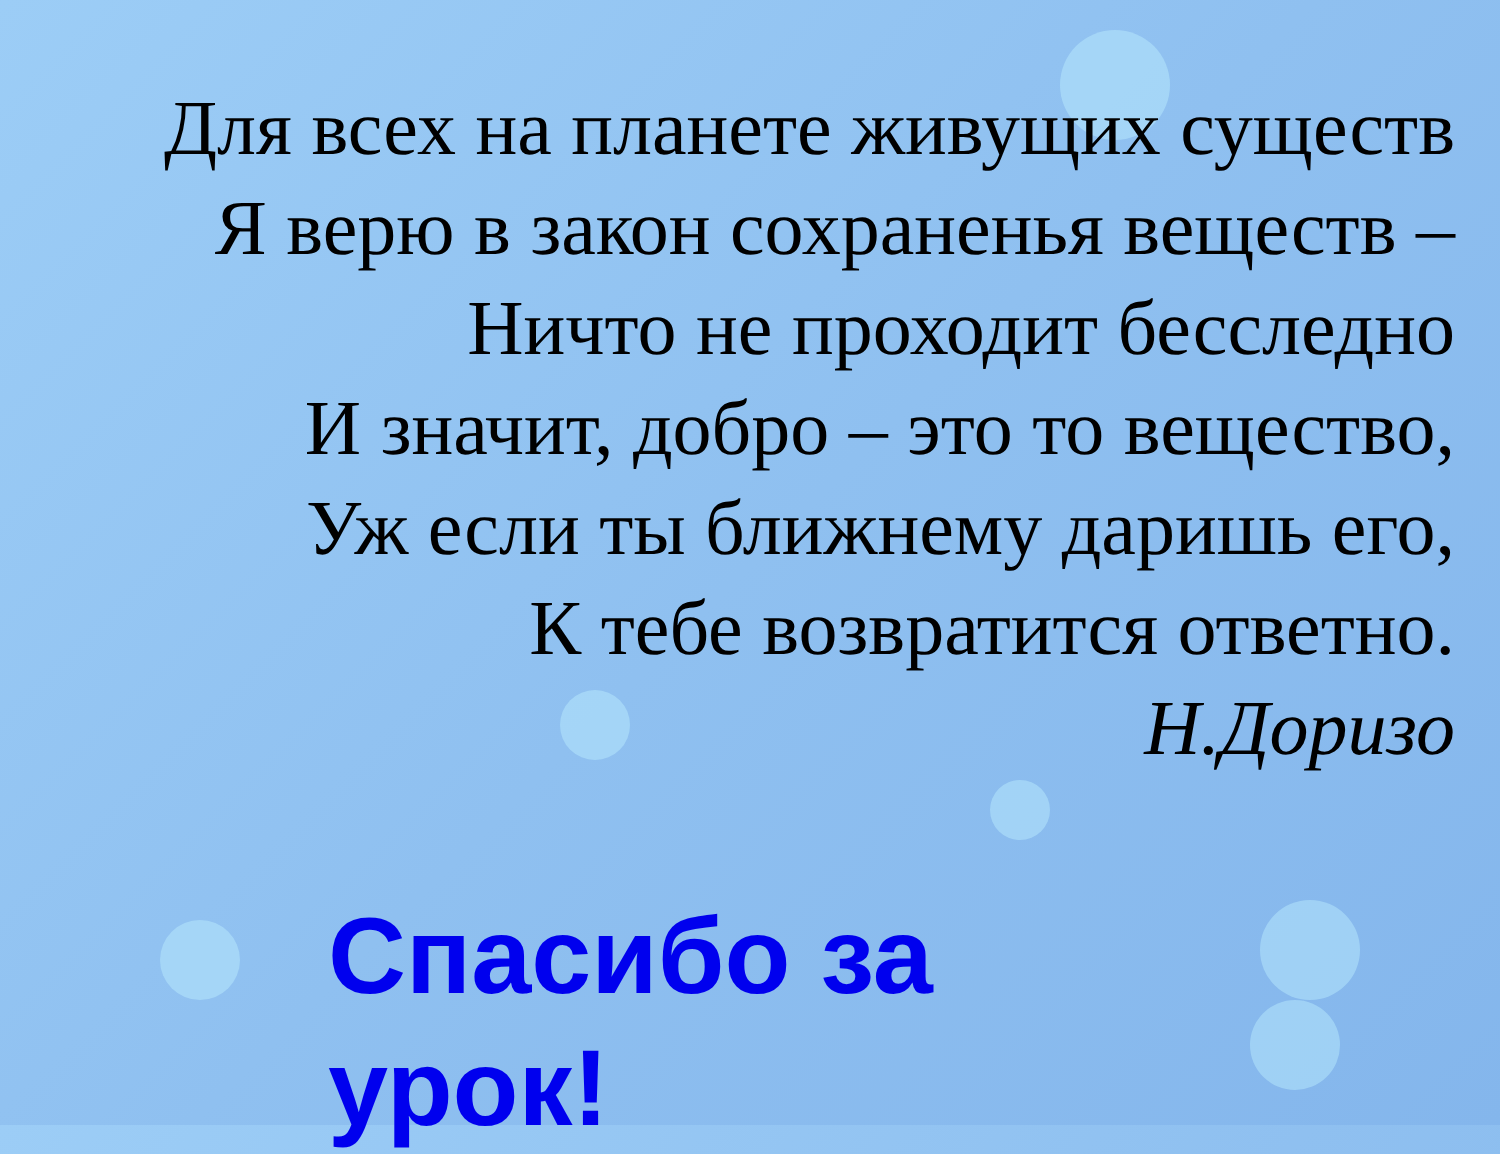Для всех на планете живущих существ
Я верю в закон сохраненья веществ –
Ничто не проходит бесследно
И значит, добро – это то вещество,
Уж если ты ближнему даришь его,
К тебе возвратится ответно.
Н.Доризо
Спасибо за урок!